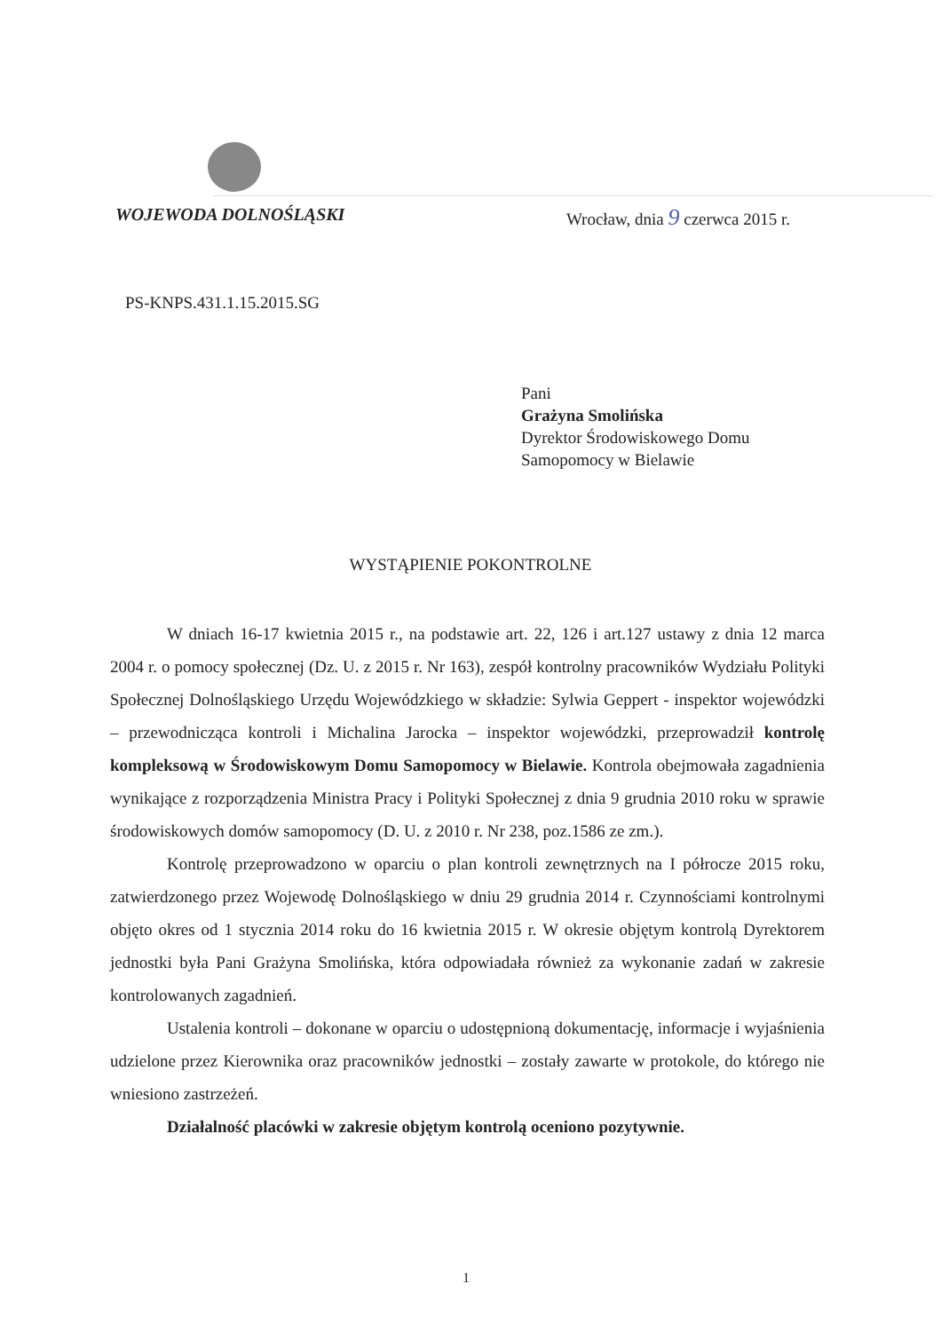WOJEWODA DOLNOŚLĄSKI Wrocław, dnia 9 czerwca 2015 r.
PS-KNPS.431.1.15.2015.SG
Pani
Grażyna Smolińska
Dyrektor Środowiskowego Domu
Samopomocy w Bielawie
WYSTĄPIENIE POKONTROLNE
W dniach 16-17 kwietnia 2015 r., na podstawie art. 22, 126 i art.127 ustawy z dnia 12 marca 2004 r. o pomocy społecznej (Dz. U. z 2015 r. Nr 163), zespół kontrolny pracowników Wydziału Polityki Społecznej Dolnośląskiego Urzędu Wojewódzkiego w składzie: Sylwia Geppert - inspektor wojewódzki – przewodnicząca kontroli i Michalina Jarocka – inspektor wojewódzki, przeprowadził kontrolę kompleksową w Środowiskowym Domu Samopomocy w Bielawie. Kontrola obejmowała zagadnienia wynikające z rozporządzenia Ministra Pracy i Polityki Społecznej z dnia 9 grudnia 2010 roku w sprawie środowiskowych domów samopomocy (D. U. z 2010 r. Nr 238, poz.1586 ze zm.).
Kontrolę przeprowadzono w oparciu o plan kontroli zewnętrznych na I półrocze 2015 roku, zatwierdzonego przez Wojewodę Dolnośląskiego w dniu 29 grudnia 2014 r. Czynnościami kontrolnymi objęto okres od 1 stycznia 2014 roku do 16 kwietnia 2015 r. W okresie objętym kontrolą Dyrektorem jednostki była Pani Grażyna Smolińska, która odpowiadała również za wykonanie zadań w zakresie kontrolowanych zagadnień.
Ustalenia kontroli – dokonane w oparciu o udostępnioną dokumentację, informacje i wyjaśnienia udzielone przez Kierownika oraz pracowników jednostki – zostały zawarte w protokole, do którego nie wniesiono zastrzeżeń.
Działalność placówki w zakresie objętym kontrolą oceniono pozytywnie.
1